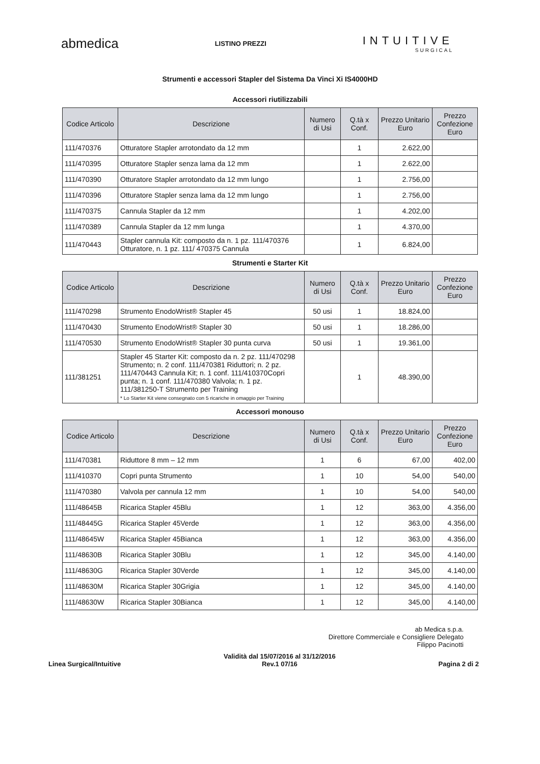abmedica
LISTINO PREZZI
INTUITIVE
SURGICAL
Strumenti e accessori Stapler del Sistema Da Vinci Xi IS4000HD
Accessori riutilizzabili
| Codice Articolo | Descrizione | Numero di Usi | Q.tà x Conf. | Prezzo Unitario Euro | Prezzo Confezione Euro |
| --- | --- | --- | --- | --- | --- |
| 111/470376 | Otturatore Stapler arrotondato da 12 mm | | 1 | 2.622,00 | |
| 111/470395 | Otturatore Stapler senza lama da 12 mm | | 1 | 2.622,00 | |
| 111/470390 | Otturatore Stapler arrotondato da 12 mm lungo | | 1 | 2.756,00 | |
| 111/470396 | Otturatore Stapler senza lama da 12 mm lungo | | 1 | 2.756,00 | |
| 111/470375 | Cannula Stapler da 12 mm | | 1 | 4.202,00 | |
| 111/470389 | Cannula Stapler da 12 mm lunga | | 1 | 4.370,00 | |
| 111/470443 | Stapler cannula Kit: composto da n. 1 pz. 111/470376 Otturatore, n. 1 pz. 111/ 470375 Cannula | | 1 | 6.824,00 | |
Strumenti e Starter Kit
| Codice Articolo | Descrizione | Numero di Usi | Q.tà x Conf. | Prezzo Unitario Euro | Prezzo Confezione Euro |
| --- | --- | --- | --- | --- | --- |
| 111/470298 | Strumento EnodoWrist® Stapler 45 | 50 usi | 1 | 18.824,00 | |
| 111/470430 | Strumento EnodoWrist® Stapler 30 | 50 usi | 1 | 18.286,00 | |
| 111/470530 | Strumento EnodoWrist® Stapler 30 punta curva | 50 usi | 1 | 19.361,00 | |
| 111/381251 | Stapler 45 Starter Kit: composto da n. 2 pz. 111/470298 Strumento; n. 2 conf. 111/470381 Riduttori; n. 2 pz. 111/470443 Cannula Kit; n. 1 conf. 111/410370Copri punta; n. 1 conf. 111/470380 Valvola; n. 1 pz. 111/381250-T Strumento per Training * Lo Starter Kit viene consegnato con 5 ricariche in omaggio per Training | | 1 | 48.390,00 | |
Accessori monouso
| Codice Articolo | Descrizione | Numero di Usi | Q.tà x Conf. | Prezzo Unitario Euro | Prezzo Confezione Euro |
| --- | --- | --- | --- | --- | --- |
| 111/470381 | Riduttore 8 mm – 12 mm | 1 | 6 | 67,00 | 402,00 |
| 111/410370 | Copri punta Strumento | 1 | 10 | 54,00 | 540,00 |
| 111/470380 | Valvola per cannula 12 mm | 1 | 10 | 54,00 | 540,00 |
| 111/48645B | Ricarica Stapler 45Blu | 1 | 12 | 363,00 | 4.356,00 |
| 111/48445G | Ricarica Stapler 45Verde | 1 | 12 | 363,00 | 4.356,00 |
| 111/48645W | Ricarica Stapler 45Bianca | 1 | 12 | 363,00 | 4.356,00 |
| 111/48630B | Ricarica Stapler 30Blu | 1 | 12 | 345,00 | 4.140,00 |
| 111/48630G | Ricarica Stapler 30Verde | 1 | 12 | 345,00 | 4.140,00 |
| 111/48630M | Ricarica Stapler 30Grigia | 1 | 12 | 345,00 | 4.140,00 |
| 111/48630W | Ricarica Stapler 30Bianca | 1 | 12 | 345,00 | 4.140,00 |
ab Medica s.p.a.
Direttore Commerciale e Consigliere Delegato
Filippo Pacinotti
Linea Surgical/Intuitive
Validità dal 15/07/2016 al 31/12/2016
Rev.1 07/16
Pagina 2 di 2